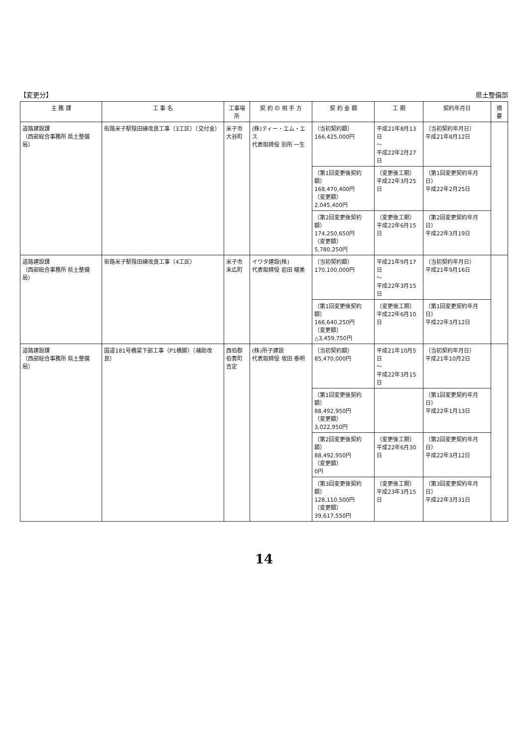【変更分】 県土整備部
| 主 務 課 | 工 事 名 | 工事場所 | 契 約 の 相 手 方 | 契 約 金 額 | 工 期 | 契約年月日 | 摘 要 |
| --- | --- | --- | --- | --- | --- | --- | --- |
| 道路建設課 （西部総合事務所 県土整備局） | 街路米子駅陰田線改良工事（3工区）（交付金） | 米子市 大谷町 | (株)ティー・エム・エス 代表取締役 別所 一生 | （当初契約額） 166,425,000円 | 平成21年8月13日 ～ 平成22年2月27日 | （当初契約年月日） 平成21年8月12日 | |
| | | | | （第1回変更後契約額） 168,470,400円 （変更額） 2,045,400円 | （変更後工期） 平成22年3月25日 | （第1回変更契約年月日） 平成22年2月25日 | |
| | | | | （第2回変更後契約額） 174,250,650円 （変更額） 5,780,250円 | （変更後工期） 平成22年6月15日 | （第2回変更契約年月日） 平成22年3月19日 | |
| 道路建設課 （西部総合事務所 県土整備局） | 街路米子駅陰田線改良工事（4工区） | 米子市 末広町 | イワタ建設(株) 代表取締役 岩田 穣美 | （当初契約額） 170,100,000円 | 平成21年9月17日 ～ 平成22年3月15日 | （当初契約年月日） 平成21年9月16日 | |
| | | | | （第1回変更後契約額） 166,640,250円 （変更額） △3,459,750円 | （変更後工期） 平成22年6月10日 | （第1回変更契約年月日） 平成22年3月12日 | |
| 道路建設課 （西部総合事務所 県土整備局） | 国道181号橋梁下部工事（P1橋脚）（補助改良） | 西伯郡 伯耆町 吉定 | (株)所子建設 代表取締役 坂田 泰明 | （当初契約額） 85,470,000円 | 平成21年10月5日 ～ 平成22年3月15日 | （当初契約年月日） 平成21年10月2日 | |
| | | | | （第1回変更後契約額） 88,492,950円 （変更額） 3,022,950円 | | （第1回変更契約年月日） 平成22年1月13日 | |
| | | | | （第2回変更後契約額） 88,492,950円 （変更額） 0円 | （変更後工期） 平成22年6月30日 | （第2回変更契約年月日） 平成22年3月12日 | |
| | | | | （第3回変更後契約額） 128,110,500円 （変更額） 39,617,550円 | （変更後工期） 平成23年3月15日 | （第3回変更契約年月日） 平成22年3月31日 | |
14